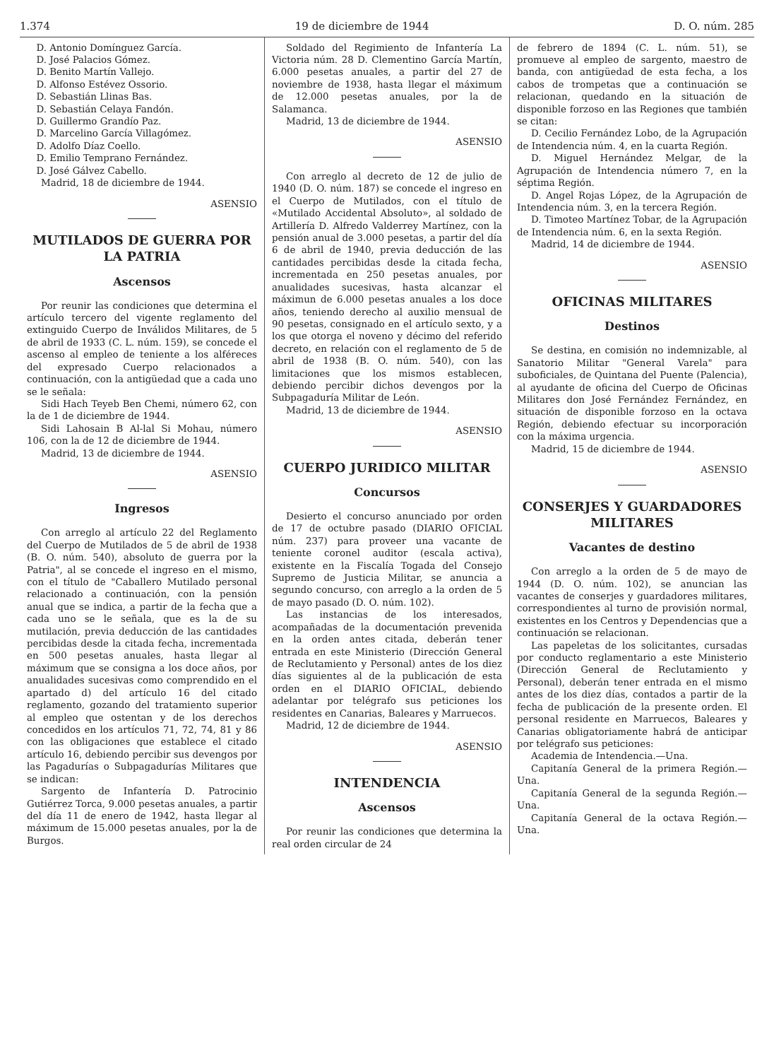1.374 19 de diciembre de 1944 D. O. núm. 285
D. Antonio Domínguez García.
D. José Palacios Gómez.
D. Benito Martín Vallejo.
D. Alfonso Estévez Ossorio.
D. Sebastián Llinas Bas.
D. Sebastián Celaya Fandón.
D. Guillermo Grandío Paz.
D. Marcelino García Villagómez.
D. Adolfo Díaz Coello.
D. Emilio Temprano Fernández.
D. José Gálvez Cabello.
Madrid, 18 de diciembre de 1944.
ASENSIO
MUTILADOS DE GUERRA POR LA PATRIA
Ascensos
Por reunir las condiciones que determina el artículo tercero del vigente reglamento del extinguido Cuerpo de Inválidos Militares, de 5 de abril de 1933 (C. L. núm. 159), se concede el ascenso al empleo de teniente a los alféreces del expresado Cuerpo relacionados a continuación, con la antigüedad que a cada uno se le señala:
Sidi Hach Teyeb Ben Chemi, número 62, con la de 1 de diciembre de 1944.
Sidi Lahosain B Al-lal Si Mohau, número 106, con la de 12 de diciembre de 1944.
Madrid, 13 de diciembre de 1944.
ASENSIO
Ingresos
Con arreglo al artículo 22 del Reglamento del Cuerpo de Mutilados de 5 de abril de 1938 (B. O. núm. 540), absoluto de guerra por la Patria", al se concede el ingreso en el mismo, con el título de "Caballero Mutilado personal relacionado a continuación, con la pensión anual que se indica, a partir de la fecha que a cada uno se le señala, que es la de su mutilación, previa deducción de las cantidades percibidas desde la citada fecha, incrementada en 500 pesetas anuales, hasta llegar al máximum que se consigna a los doce años, por anualidades sucesivas como comprendido en el apartado d) del artículo 16 del citado reglamento, gozando del tratamiento superior al empleo que ostentan y de los derechos concedidos en los artículos 71, 72, 74, 81 y 86 con las obligaciones que establece el citado artículo 16, debiendo percibir sus devengos por las Pagadurías o Subpagadurías Militares que se indican:
Sargento de Infantería D. Patrocinio Gutiérrez Torca, 9.000 pesetas anuales, a partir del día 11 de enero de 1942, hasta llegar al máximum de 15.000 pesetas anuales, por la de Burgos.
Soldado del Regimiento de Infantería La Victoria núm. 28 D. Clementino García Martín, 6.000 pesetas anuales, a partir del 27 de noviembre de 1938, hasta llegar el máximum de 12.000 pesetas anuales, por la de Salamanca.
Madrid, 13 de diciembre de 1944.
ASENSIO
Con arreglo al decreto de 12 de julio de 1940 (D. O. núm. 187) se concede el ingreso en el Cuerpo de Mutilados, con el título de «Mutilado Accidental Absoluto», al soldado de Artillería D. Alfredo Valderrey Martínez, con la pensión anual de 3.000 pesetas, a partir del día 6 de abril de 1940, previa deducción de las cantidades percibidas desde la citada fecha, incrementada en 250 pesetas anuales, por anualidades sucesivas, hasta alcanzar el máximun de 6.000 pesetas anuales a los doce años, teniendo derecho al auxilio mensual de 90 pesetas, consignado en el artículo sexto, y a los que otorga el noveno y décimo del referido decreto, en relación con el reglamento de 5 de abril de 1938 (B. O. núm. 540), con las limitaciones que los mismos establecen, debiendo percibir dichos devengos por la Subpagaduría Militar de León.
Madrid, 13 de diciembre de 1944.
ASENSIO
CUERPO JURIDICO MILITAR
Concursos
Desierto el concurso anunciado por orden de 17 de octubre pasado (DIARIO OFICIAL núm. 237) para proveer una vacante de teniente coronel auditor (escala activa), existente en la Fiscalía Togada del Consejo Supremo de Justicia Militar, se anuncia a segundo concurso, con arreglo a la orden de 5 de mayo pasado (D. O. núm. 102).
Las instancias de los interesados, acompañadas de la documentación prevenida en la orden antes citada, deberán tener entrada en este Ministerio (Dirección General de Reclutamiento y Personal) antes de los diez días siguientes al de la publicación de esta orden en el DIARIO OFICIAL, debiendo adelantar por telégrafo sus peticiones los residentes en Canarias, Baleares y Marruecos.
Madrid, 12 de diciembre de 1944.
ASENSIO
INTENDENCIA
Ascensos
Por reunir las condiciones que determina la real orden circular de 24
de febrero de 1894 (C. L. núm. 51), se promueve al empleo de sargento, maestro de banda, con antigüedad de esta fecha, a los cabos de trompetas que a continuación se relacionan, quedando en la situación de disponible forzoso en las Regiones que también se citan:
D. Cecilio Fernández Lobo, de la Agrupación de Intendencia núm. 4, en la cuarta Región.
D. Miguel Hernández Melgar, de la Agrupación de Intendencia número 7, en la séptima Región.
D. Angel Rojas López, de la Agrupación de Intendencia núm. 3, en la tercera Región.
D. Timoteo Martínez Tobar, de la Agrupación de Intendencia núm. 6, en la sexta Región.
Madrid, 14 de diciembre de 1944.
ASENSIO
OFICINAS MILITARES
Destinos
Se destina, en comisión no indemnizable, al Sanatorio Militar "General Varela" para suboficiales, de Quintana del Puente (Palencia), al ayudante de oficina del Cuerpo de Oficinas Militares don José Fernández Fernández, en situación de disponible forzoso en la octava Región, debiendo efectuar su incorporación con la máxima urgencia.
Madrid, 15 de diciembre de 1944.
ASENSIO
CONSERJES Y GUARDADORES MILITARES
Vacantes de destino
Con arreglo a la orden de 5 de mayo de 1944 (D. O. núm. 102), se anuncian las vacantes de conserjes y guardadores militares, correspondientes al turno de provisión normal, existentes en los Centros y Dependencias que a continuación se relacionan.
Las papeletas de los solicitantes, cursadas por conducto reglamentario a este Ministerio (Dirección General de Reclutamiento y Personal), deberán tener entrada en el mismo antes de los diez días, contados a partir de la fecha de publicación de la presente orden. El personal residente en Marruecos, Baleares y Canarias obligatoriamente habrá de anticipar por telégrafo sus peticiones:
Academia de Intendencia.—Una.
Capitanía General de la primera Región.—Una.
Capitanía General de la segunda Región.—Una.
Capitanía General de la octava Región.—Una.